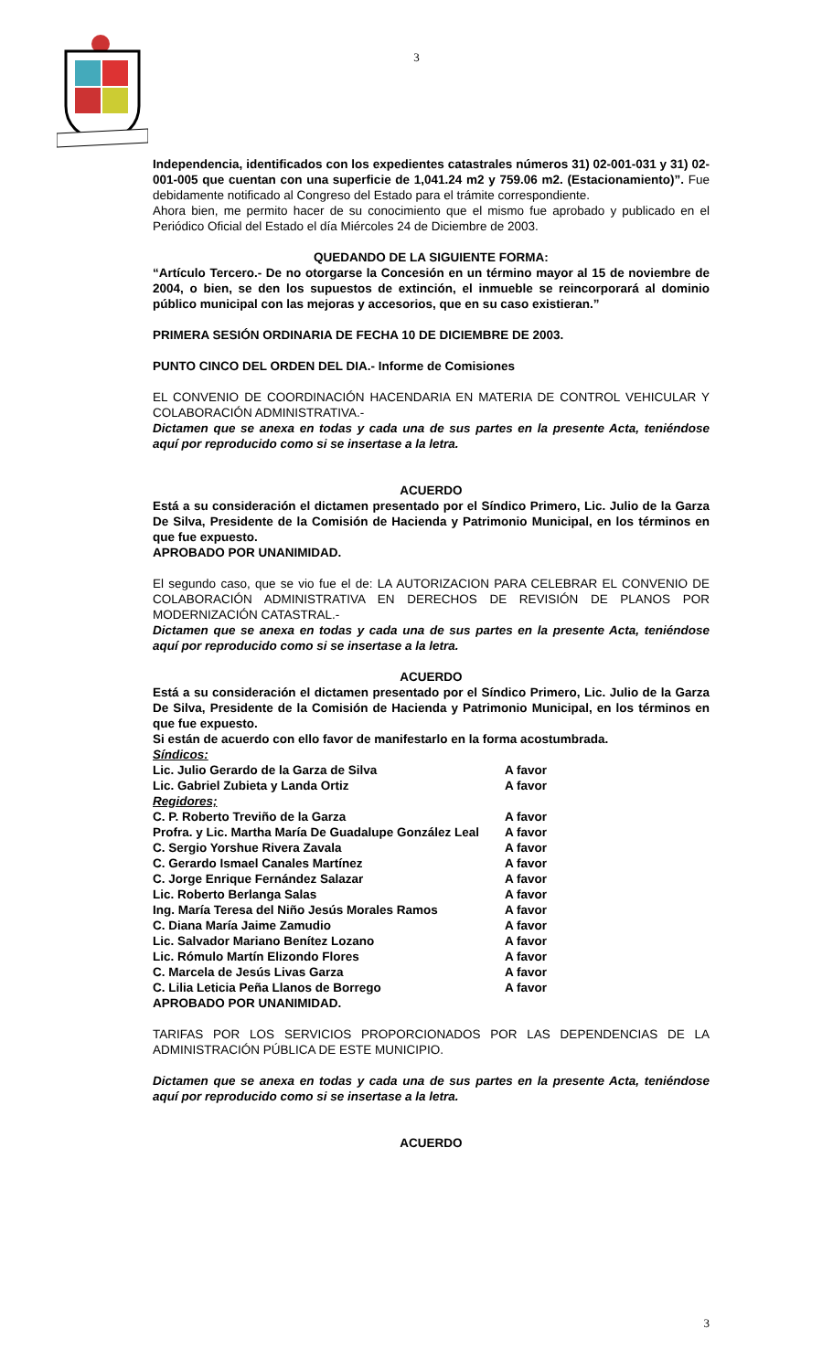3
Independencia, identificados con los expedientes catastrales números 31) 02-001-031 y 31) 02-001-005 que cuentan con una superficie de 1,041.24 m2 y 759.06 m2. (Estacionamiento)”. Fue debidamente notificado al Congreso del Estado para el trámite correspondiente.
Ahora bien, me permito hacer de su conocimiento que el mismo fue aprobado y publicado en el Periódico Oficial del Estado el día Miércoles 24 de Diciembre de 2003.
QUEDANDO DE LA SIGUIENTE FORMA:
“Artículo Tercero.- De no otorgarse la Concesión en un término mayor al 15 de noviembre de 2004, o bien, se den los supuestos de extinción, el inmueble se reincorporará al dominio público municipal con las mejoras y accesorios, que en su caso existieran.”
PRIMERA SESIÓN ORDINARIA DE FECHA 10 DE DICIEMBRE DE 2003.
PUNTO CINCO DEL ORDEN DEL DIA.- Informe de Comisiones
EL CONVENIO DE COORDINACIÓN HACENDARIA EN MATERIA DE CONTROL VEHICULAR Y COLABORACIÓN ADMINISTRATIVA.-
Dictamen que se anexa en todas y cada una de sus partes en la presente Acta, teniéndose aquí por reproducido como si se insertase a la letra.
ACUERDO
Está a su consideración el dictamen presentado por el Síndico Primero, Lic. Julio de la Garza De Silva, Presidente de la Comisión de Hacienda y Patrimonio Municipal, en los términos en que fue expuesto.
APROBADO POR UNANIMIDAD.
El segundo caso, que se vio fue el de: LA AUTORIZACION PARA CELEBRAR EL CONVENIO DE COLABORACIÓN ADMINISTRATIVA EN DERECHOS DE REVISIÓN DE PLANOS POR MODERNIZACIÓN CATASTRAL.-
Dictamen que se anexa en todas y cada una de sus partes en la presente Acta, teniéndose aquí por reproducido como si se insertase a la letra.
ACUERDO
Está a su consideración el dictamen presentado por el Síndico Primero, Lic. Julio de la Garza De Silva, Presidente de la Comisión de Hacienda y Patrimonio Municipal, en los términos en que fue expuesto.
Si están de acuerdo con ello favor de manifestarlo en la forma acostumbrada.
| Síndicos: | |
| Lic. Julio Gerardo de la Garza de Silva | A favor |
| Lic. Gabriel Zubieta y Landa Ortiz | A favor |
| Regidores; | |
| C. P. Roberto Treviño de la Garza | A favor |
| Profra. y Lic. Martha María De Guadalupe González Leal | A favor |
| C. Sergio Yorshue Rivera Zavala | A favor |
| C. Gerardo Ismael Canales Martínez | A favor |
| C. Jorge Enrique Fernández Salazar | A favor |
| Lic. Roberto Berlanga Salas | A favor |
| Ing. María Teresa del Niño Jesús Morales Ramos | A favor |
| C. Diana María Jaime Zamudio | A favor |
| Lic. Salvador Mariano Benítez Lozano | A favor |
| Lic. Rómulo Martín Elizondo Flores | A favor |
| C. Marcela de Jesús Livas Garza | A favor |
| C. Lilia Leticia Peña Llanos de Borrego | A favor |
APROBADO POR UNANIMIDAD.
TARIFAS POR LOS SERVICIOS PROPORCIONADOS POR LAS DEPENDENCIAS DE LA ADMINISTRACIÓN PÚBLICA DE ESTE MUNICIPIO.
Dictamen que se anexa en todas y cada una de sus partes en la presente Acta, teniéndose aquí por reproducido como si se insertase a la letra.
ACUERDO
3